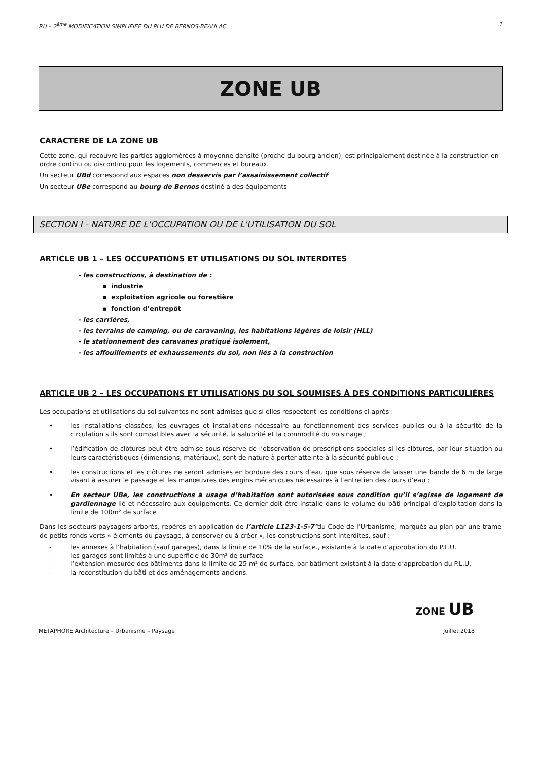RU – 2<sup>ème</sup> MODIFICATION SIMPLIFIEE DU PLU DE BERNOS-BEAULAC 1
ZONE UB
CARACTERE DE LA ZONE UB
Cette zone, qui recouvre les parties agglomérées à moyenne densité (proche du bourg ancien), est principalement destinée à la construction en ordre continu ou discontinu pour les logements, commerces et bureaux.
Un secteur UBd correspond aux espaces non desservis par l’assainissement collectif
Un secteur UBe correspond au bourg de Bernos destiné à des équipements
SECTION I - NATURE DE L'OCCUPATION OU DE L'UTILISATION DU SOL
ARTICLE UB 1 – LES OCCUPATIONS ET UTILISATIONS DU SOL INTERDITES
- les constructions, à destination de :
▪ industrie
▪ exploitation agricole ou forestière
▪ fonction d’entrepôt
- les carrières,
- les terrains de camping, ou de caravaning, les habitations légères de loisir (HLL)
- le stationnement des caravanes pratiqué isolement,
- les affouillements et exhaussements du sol, non liés à la construction
ARTICLE UB 2 – LES OCCUPATIONS ET UTILISATIONS DU SOL SOUMISES À DES CONDITIONS PARTICULIÈRES
Les occupations et utilisations du sol suivantes ne sont admises que si elles respectent les conditions ci-après :
• les installations classées, les ouvrages et installations nécessaire au fonctionnement des services publics ou à la sécurité de la circulation s’ils sont compatibles avec la sécurité, la salubrité et la commodité du voisinage ;
• l’édification de clôtures peut être admise sous réserve de l’observation de prescriptions spéciales si les clôtures, par leur situation ou leurs caractéristiques (dimensions, matériaux), sont de nature à porter atteinte à la sécurité publique ;
• les constructions et les clôtures ne seront admises en bordure des cours d’eau que sous réserve de laisser une bande de 6 m de large visant à assurer le passage et les manœuvres des engins mécaniques nécessaires à l’entretien des cours d’eau ;
• En secteur UBe, les constructions à usage d’habitation sont autorisées sous condition qu’il s’agisse de logement de gardiennage lié et nécessaire aux équipements. Ce dernier doit être installé dans le volume du bâti principal d’exploitation dans la limite de 100m² de surface
Dans les secteurs paysagers arborés, repérés en application de l’article L123-1-5-7°du Code de l’Urbanisme, marqués au plan par une trame de petits ronds verts « éléments du paysage, à conserver ou à créer », les constructions sont interdites, sauf :
- les annexes à l’habitation (sauf garages), dans la limite de 10% de la surface., existante à la date d’approbation du P.L.U.
- les garages sont limités à une superficie de 30m² de surface
- l’extension mesurée des bâtiments dans la limite de 25 m² de surface, par bâtiment existant à la date d’approbation du P.L.U.
- la reconstitution du bâti et des aménagements anciens.
ZONE UB
METAPHORE Architecture – Urbanisme – Paysage Juillet 2018